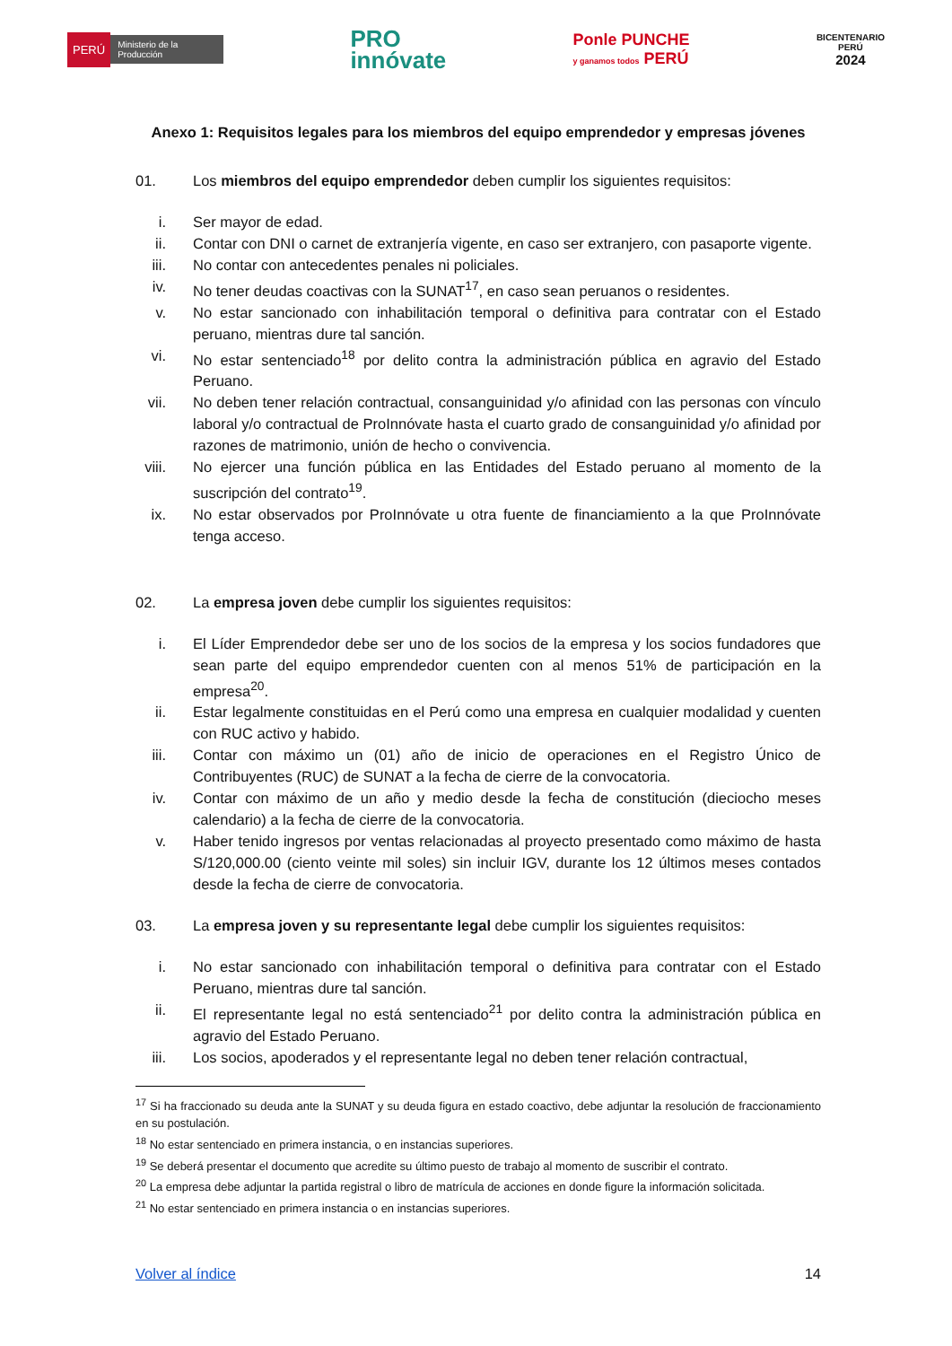PERÚ Ministerio de la Producción
PRO
innóvate
Ponle PUNCHE
y ganamos todos PERÚ
BICENTENARIO
PERÚ
2024
Anexo 1: Requisitos legales para los miembros del equipo emprendedor y empresas jóvenes
01. Los miembros del equipo emprendedor deben cumplir los siguientes requisitos:
i. Ser mayor de edad.
ii. Contar con DNI o carnet de extranjería vigente, en caso ser extranjero, con pasaporte vigente.
iii. No contar con antecedentes penales ni policiales.
iv. No tener deudas coactivas con la SUNAT<sup>17</sup>, en caso sean peruanos o residentes.
v. No estar sancionado con inhabilitación temporal o definitiva para contratar con el Estado peruano, mientras dure tal sanción.
vi. No estar sentenciado<sup>18</sup> por delito contra la administración pública en agravio del Estado Peruano.
vii. No deben tener relación contractual, consanguinidad y/o afinidad con las personas con vínculo laboral y/o contractual de ProInnóvate hasta el cuarto grado de consanguinidad y/o afinidad por razones de matrimonio, unión de hecho o convivencia.
viii. No ejercer una función pública en las Entidades del Estado peruano al momento de la suscripción del contrato<sup>19</sup>.
ix. No estar observados por ProInnóvate u otra fuente de financiamiento a la que ProInnóvate tenga acceso.
02. La empresa joven debe cumplir los siguientes requisitos:
i. El Líder Emprendedor debe ser uno de los socios de la empresa y los socios fundadores que sean parte del equipo emprendedor cuenten con al menos 51% de participación en la empresa<sup>20</sup>.
ii. Estar legalmente constituidas en el Perú como una empresa en cualquier modalidad y cuenten con RUC activo y habido.
iii. Contar con máximo un (01) año de inicio de operaciones en el Registro Único de Contribuyentes (RUC) de SUNAT a la fecha de cierre de la convocatoria.
iv. Contar con máximo de un año y medio desde la fecha de constitución (dieciocho meses calendario) a la fecha de cierre de la convocatoria.
v. Haber tenido ingresos por ventas relacionadas al proyecto presentado como máximo de hasta S/120,000.00 (ciento veinte mil soles) sin incluir IGV, durante los 12 últimos meses contados desde la fecha de cierre de convocatoria.
03. La empresa joven y su representante legal debe cumplir los siguientes requisitos:
i. No estar sancionado con inhabilitación temporal o definitiva para contratar con el Estado Peruano, mientras dure tal sanción.
ii. El representante legal no está sentenciado<sup>21</sup> por delito contra la administración pública en agravio del Estado Peruano.
iii. Los socios, apoderados y el representante legal no deben tener relación contractual,
<sup>17</sup> Si ha fraccionado su deuda ante la SUNAT y su deuda figura en estado coactivo, debe adjuntar la resolución de fraccionamiento en su postulación.
<sup>18</sup> No estar sentenciado en primera instancia, o en instancias superiores.
<sup>19</sup> Se deberá presentar el documento que acredite su último puesto de trabajo al momento de suscribir el contrato.
<sup>20</sup> La empresa debe adjuntar la partida registral o libro de matrícula de acciones en donde figure la información solicitada.
<sup>21</sup> No estar sentenciado en primera instancia o en instancias superiores.
Volver al índice 14